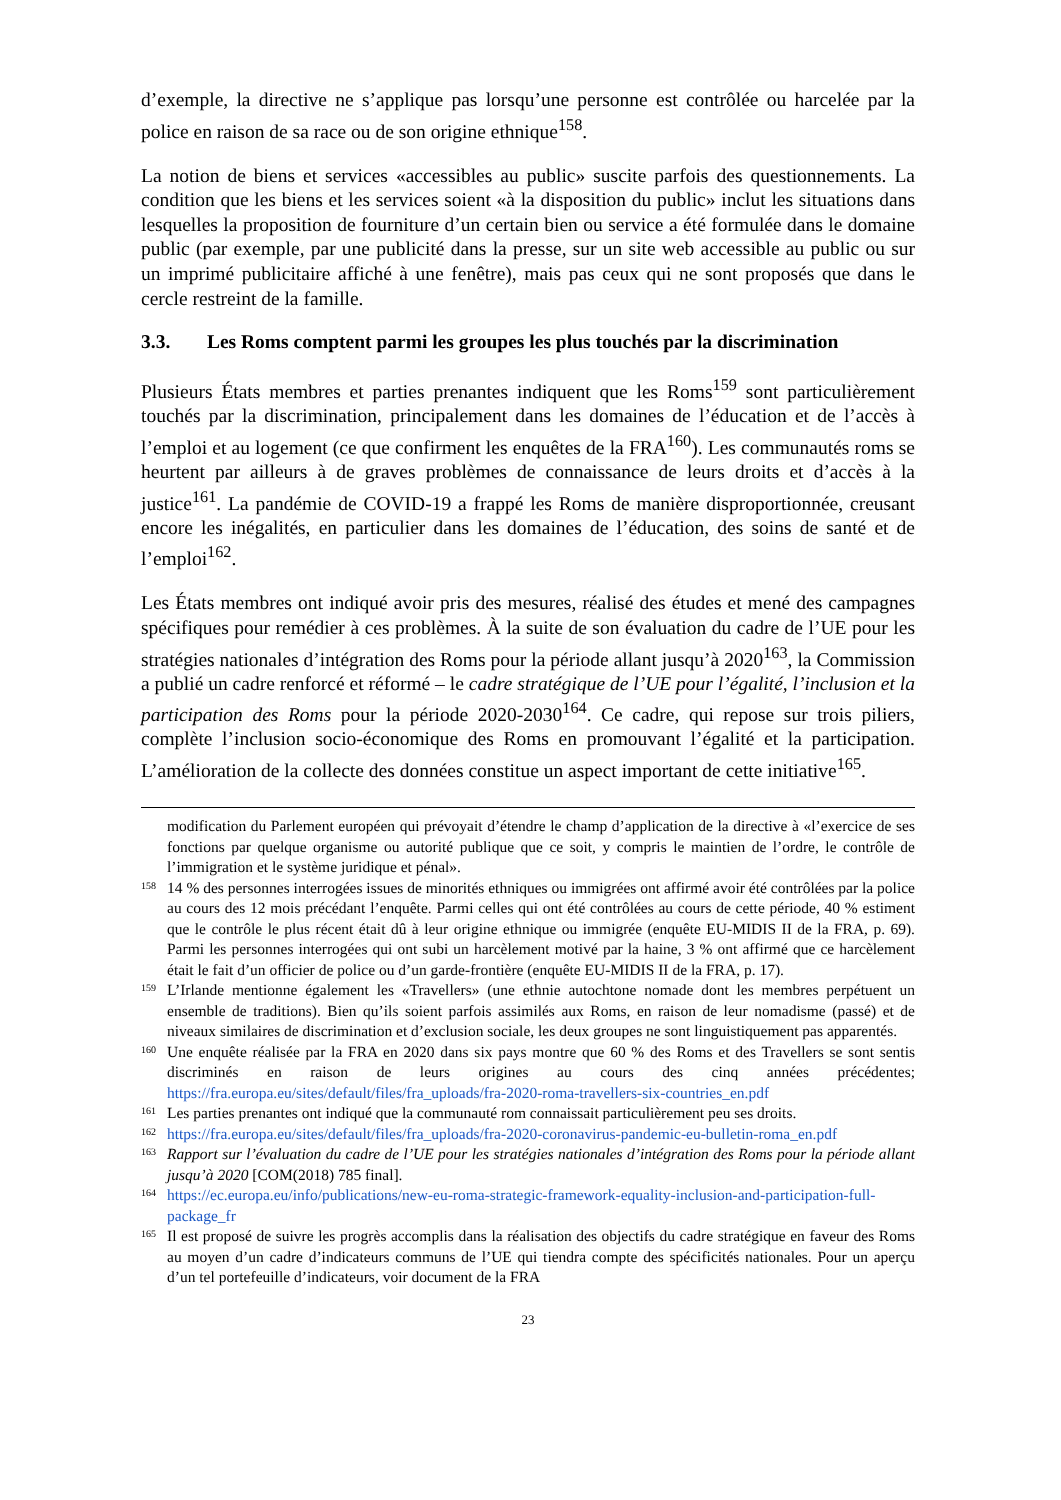d’exemple, la directive ne s’applique pas lorsqu’une personne est contrôlée ou harcelée par la police en raison de sa race ou de son origine ethnique<sup>158</sup>.
La notion de biens et services «accessibles au public» suscite parfois des questionnements. La condition que les biens et les services soient «à la disposition du public» inclut les situations dans lesquelles la proposition de fourniture d’un certain bien ou service a été formulée dans le domaine public (par exemple, par une publicité dans la presse, sur un site web accessible au public ou sur un imprimé publicitaire affiché à une fenêtre), mais pas ceux qui ne sont proposés que dans le cercle restreint de la famille.
3.3. Les Roms comptent parmi les groupes les plus touchés par la discrimination
Plusieurs États membres et parties prenantes indiquent que les Roms<sup>159</sup> sont particulièrement touchés par la discrimination, principalement dans les domaines de l’éducation et de l’accès à l’emploi et au logement (ce que confirment les enquêtes de la FRA<sup>160</sup>). Les communautés roms se heurtent par ailleurs à de graves problèmes de connaissance de leurs droits et d’accès à la justice<sup>161</sup>. La pandémie de COVID-19 a frappé les Roms de manière disproportionnée, creusant encore les inégalités, en particulier dans les domaines de l’éducation, des soins de santé et de l’emploi<sup>162</sup>.
Les États membres ont indiqué avoir pris des mesures, réalisé des études et mené des campagnes spécifiques pour remédier à ces problèmes. À la suite de son évaluation du cadre de l’UE pour les stratégies nationales d’intégration des Roms pour la période allant jusqu’à 2020<sup>163</sup>, la Commission a publié un cadre renforcé et réformé – le cadre stratégique de l’UE pour l’égalité, l’inclusion et la participation des Roms pour la période 2020-2030<sup>164</sup>. Ce cadre, qui repose sur trois piliers, complète l’inclusion socio-économique des Roms en promouvant l’égalité et la participation. L’amélioration de la collecte des données constitue un aspect important de cette initiative<sup>165</sup>.
modification du Parlement européen qui prévoyait d’étendre le champ d’application de la directive à «l’exercice de ses fonctions par quelque organisme ou autorité publique que ce soit, y compris le maintien de l’ordre, le contrôle de l’immigration et le système juridique et pénal».
<sup>158</sup> 14 % des personnes interrogées issues de minorités ethniques ou immigrées ont affirmé avoir été contrôlées par la police au cours des 12 mois précédant l’enquête. Parmi celles qui ont été contrôlées au cours de cette période, 40 % estiment que le contrôle le plus récent était dû à leur origine ethnique ou immigrée (enquête EU-MIDIS II de la FRA, p. 69). Parmi les personnes interrogées qui ont subi un harcèlement motivé par la haine, 3 % ont affirmé que ce harcèlement était le fait d’un officier de police ou d’un garde-frontière (enquête EU-MIDIS II de la FRA, p. 17).
<sup>159</sup> L’Irlande mentionne également les «Travellers» (une ethnie autochtone nomade dont les membres perpétuent un ensemble de traditions). Bien qu’ils soient parfois assimilés aux Roms, en raison de leur nomadisme (passé) et de niveaux similaires de discrimination et d’exclusion sociale, les deux groupes ne sont linguistiquement pas apparentés.
<sup>160</sup> Une enquête réalisée par la FRA en 2020 dans six pays montre que 60 % des Roms et des Travellers se sont sentis discriminés en raison de leurs origines au cours des cinq années précédentes; https://fra.europa.eu/sites/default/files/fra_uploads/fra-2020-roma-travellers-six-countries_en.pdf
<sup>161</sup> Les parties prenantes ont indiqué que la communauté rom connaissait particulièrement peu ses droits.
<sup>162</sup> https://fra.europa.eu/sites/default/files/fra_uploads/fra-2020-coronavirus-pandemic-eu-bulletin-roma_en.pdf
<sup>163</sup> Rapport sur l’évaluation du cadre de l’UE pour les stratégies nationales d’intégration des Roms pour la période allant jusqu’à 2020 [COM(2018) 785 final].
<sup>164</sup> https://ec.europa.eu/info/publications/new-eu-roma-strategic-framework-equality-inclusion-and-participation-full-package_fr
<sup>165</sup> Il est proposé de suivre les progrès accomplis dans la réalisation des objectifs du cadre stratégique en faveur des Roms au moyen d’un cadre d’indicateurs communs de l’UE qui tiendra compte des spécificités nationales. Pour un aperçu d’un tel portefeuille d’indicateurs, voir document de la FRA
23